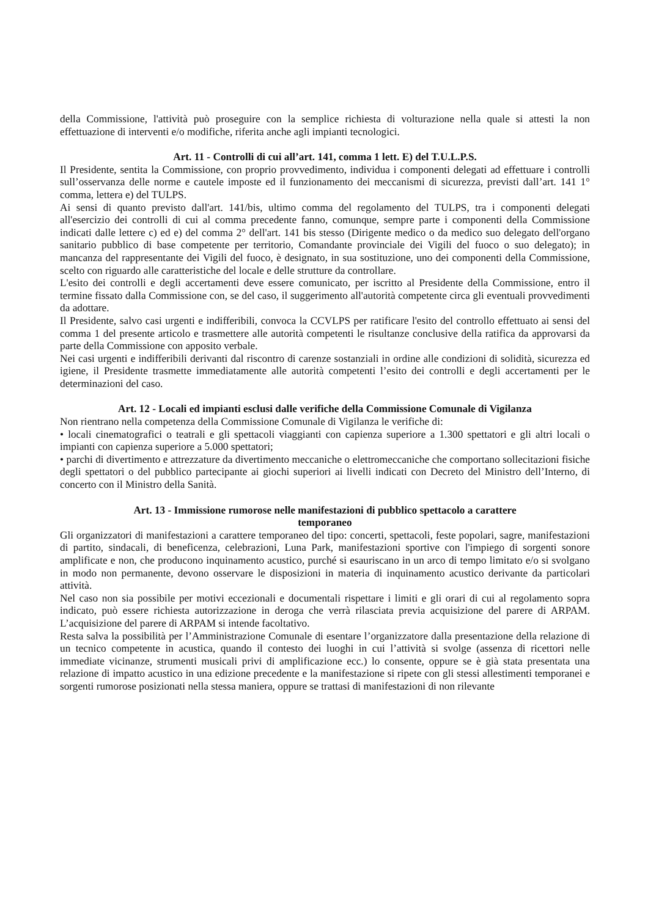della Commissione, l'attività può proseguire con la semplice richiesta di volturazione nella quale si attesti la non effettuazione di interventi e/o modifiche, riferita anche agli impianti tecnologici.
Art. 11 - Controlli di cui all’art. 141, comma 1 lett. E) del T.U.L.P.S.
Il Presidente, sentita la Commissione, con proprio provvedimento, individua i componenti delegati ad effettuare i controlli sull’osservanza delle norme e cautele imposte ed il funzionamento dei meccanismi di sicurezza, previsti dall’art. 141 1° comma, lettera e) del TULPS.
Ai sensi di quanto previsto dall'art. 141/bis, ultimo comma del regolamento del TULPS, tra i componenti delegati all'esercizio dei controlli di cui al comma precedente fanno, comunque, sempre parte i componenti della Commissione indicati dalle lettere c) ed e) del comma 2° dell'art. 141 bis stesso (Dirigente medico o da medico suo delegato dell'organo sanitario pubblico di base competente per territorio, Comandante provinciale dei Vigili del fuoco o suo delegato); in mancanza del rappresentante dei Vigili del fuoco, è designato, in sua sostituzione, uno dei componenti della Commissione, scelto con riguardo alle caratteristiche del locale e delle strutture da controllare.
L'esito dei controlli e degli accertamenti deve essere comunicato, per iscritto al Presidente della Commissione, entro il termine fissato dalla Commissione con, se del caso, il suggerimento all'autorità competente circa gli eventuali provvedimenti da adottare.
Il Presidente, salvo casi urgenti e indifferibili, convoca la CCVLPS per ratificare l'esito del controllo effettuato ai sensi del comma 1 del presente articolo e trasmettere alle autorità competenti le risultanze conclusive della ratifica da approvarsi da parte della Commissione con apposito verbale.
Nei casi urgenti e indifferibili derivanti dal riscontro di carenze sostanziali in ordine alle condizioni di solidità, sicurezza ed igiene, il Presidente trasmette immediatamente alle autorità competenti l’esito dei controlli e degli accertamenti per le determinazioni del caso.
Art. 12 - Locali ed impianti esclusi dalle verifiche della Commissione Comunale di Vigilanza
Non rientrano nella competenza della Commissione Comunale di Vigilanza le verifiche di:
• locali cinematografici o teatrali e gli spettacoli viaggianti con capienza superiore a 1.300 spettatori e gli altri locali o impianti con capienza superiore a 5.000 spettatori;
• parchi di divertimento e attrezzature da divertimento meccaniche o elettromeccaniche che comportano sollecitazioni fisiche degli spettatori o del pubblico partecipante ai giochi superiori ai livelli indicati con Decreto del Ministro dell’Interno, di concerto con il Ministro della Sanità.
Art. 13 - Immissione rumorose nelle manifestazioni di pubblico spettacolo a carattere
temporaneo
Gli organizzatori di manifestazioni a carattere temporaneo del tipo: concerti, spettacoli, feste popolari, sagre, manifestazioni di partito, sindacali, di beneficenza, celebrazioni, Luna Park, manifestazioni sportive con l'impiego di sorgenti sonore amplificate e non, che producono inquinamento acustico, purché si esauriscano in un arco di tempo limitato e/o si svolgano in modo non permanente, devono osservare le disposizioni in materia di inquinamento acustico derivante da particolari attività.
Nel caso non sia possibile per motivi eccezionali e documentali rispettare i limiti e gli orari di cui al regolamento sopra indicato, può essere richiesta autorizzazione in deroga che verrà rilasciata previa acquisizione del parere di ARPAM. L’acquisizione del parere di ARPAM si intende facoltativo.
Resta salva la possibilità per l’Amministrazione Comunale di esentare l’organizzatore dalla presentazione della relazione di un tecnico competente in acustica, quando il contesto dei luoghi in cui l’attività si svolge (assenza di ricettori nelle immediate vicinanze, strumenti musicali privi di amplificazione ecc.) lo consente, oppure se è già stata presentata una relazione di impatto acustico in una edizione precedente e la manifestazione si ripete con gli stessi allestimenti temporanei e sorgenti rumorose posizionati nella stessa maniera, oppure se trattasi di manifestazioni di non rilevante